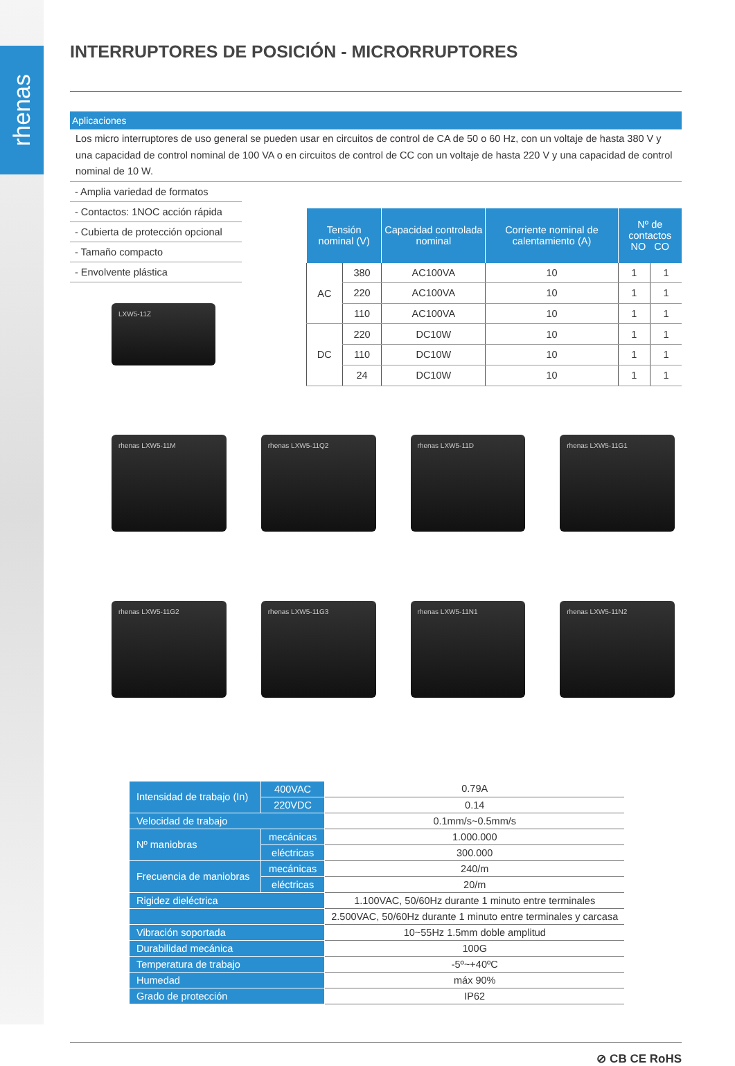rhenas
INTERRUPTORES DE POSICIÓN - MICRORRUPTORES
Aplicaciones
Los micro interruptores de uso general se pueden usar en circuitos de control de CA de 50 o 60 Hz, con un voltaje de hasta 380 V y una capacidad de control nominal de 100 VA o en circuitos de control de CC con un voltaje de hasta 220 V y una capacidad de control nominal de 10 W.
- Amplia variedad de formatos
- Contactos: 1NOC acción rápida
- Cubierta de protección opcional
- Tamaño compacto
- Envolvente plástica
LXW5-11Z
| Tensión nominal (V) | | Capacidad controlada nominal | Corriente nominal de calentamiento (A) | Nº de contactos NO CO | |
| --- | --- | --- | --- | --- | --- |
| AC | 380 | AC100VA | 10 | 1 | 1 |
| | 220 | AC100VA | 10 | 1 | 1 |
| | 110 | AC100VA | 10 | 1 | 1 |
| DC | 220 | DC10W | 10 | 1 | 1 |
| | 110 | DC10W | 10 | 1 | 1 |
| | 24 | DC10W | 10 | 1 | 1 |
rhenas LXW5-11M
rhenas LXW5-11Q2
rhenas LXW5-11D
rhenas LXW5-11G1
rhenas LXW5-11G2
rhenas LXW5-11G3
rhenas LXW5-11N1
rhenas LXW5-11N2
| Intensidad de trabajo (In) | 400VAC | 0.79A |
| | 220VDC | 0.14 |
| Velocidad de trabajo | | 0.1mm/s~0.5mm/s |
| Nº maniobras | mecánicas | 1.000.000 |
| | eléctricas | 300.000 |
| Frecuencia de maniobras | mecánicas | 240/m |
| | eléctricas | 20/m |
| Rigidez dieléctrica | | 1.100VAC, 50/60Hz durante 1 minuto entre terminales |
| | | 2.500VAC, 50/60Hz durante 1 minuto entre terminales y carcasa |
| Vibración soportada | | 10~55Hz 1.5mm doble amplitud |
| Durabilidad mecánica | | 100G |
| Temperatura de trabajo | | -5º~+40ºC |
| Humedad | | máx 90% |
| Grado de protección | | IP62 |
⊘ CB CE RoHS